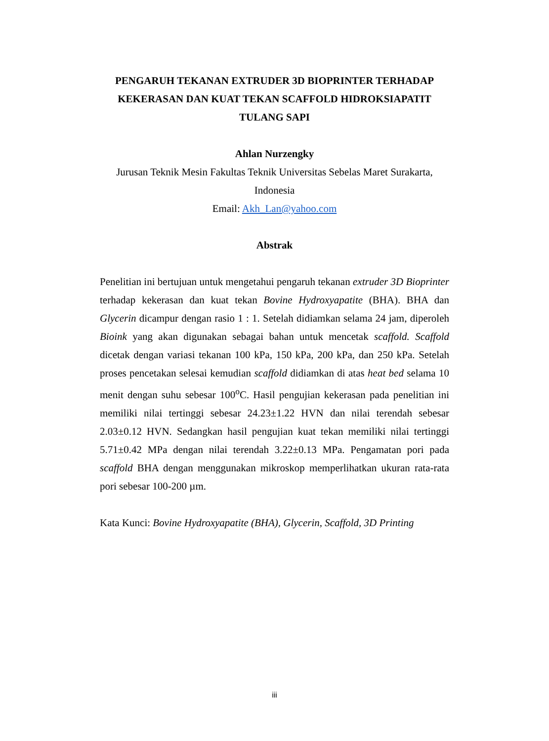PENGARUH TEKANAN EXTRUDER 3D BIOPRINTER TERHADAP KEKERASAN DAN KUAT TEKAN SCAFFOLD HIDROKSIAPATIT TULANG SAPI
Ahlan Nurzengky
Jurusan Teknik Mesin Fakultas Teknik Universitas Sebelas Maret Surakarta, Indonesia
Email: Akh_Lan@yahoo.com
Abstrak
Penelitian ini bertujuan untuk mengetahui pengaruh tekanan extruder 3D Bioprinter terhadap kekerasan dan kuat tekan Bovine Hydroxyapatite (BHA). BHA dan Glycerin dicampur dengan rasio 1 : 1. Setelah didiamkan selama 24 jam, diperoleh Bioink yang akan digunakan sebagai bahan untuk mencetak scaffold. Scaffold dicetak dengan variasi tekanan 100 kPa, 150 kPa, 200 kPa, dan 250 kPa. Setelah proses pencetakan selesai kemudian scaffold didiamkan di atas heat bed selama 10 menit dengan suhu sebesar 100<sup>o</sup>C. Hasil pengujian kekerasan pada penelitian ini memiliki nilai tertinggi sebesar 24.23±1.22 HVN dan nilai terendah sebesar 2.03±0.12 HVN. Sedangkan hasil pengujian kuat tekan memiliki nilai tertinggi 5.71±0.42 MPa dengan nilai terendah 3.22±0.13 MPa. Pengamatan pori pada scaffold BHA dengan menggunakan mikroskop memperlihatkan ukuran rata-rata pori sebesar 100-200 µm.
Kata Kunci: Bovine Hydroxyapatite (BHA), Glycerin, Scaffold, 3D Printing
iii